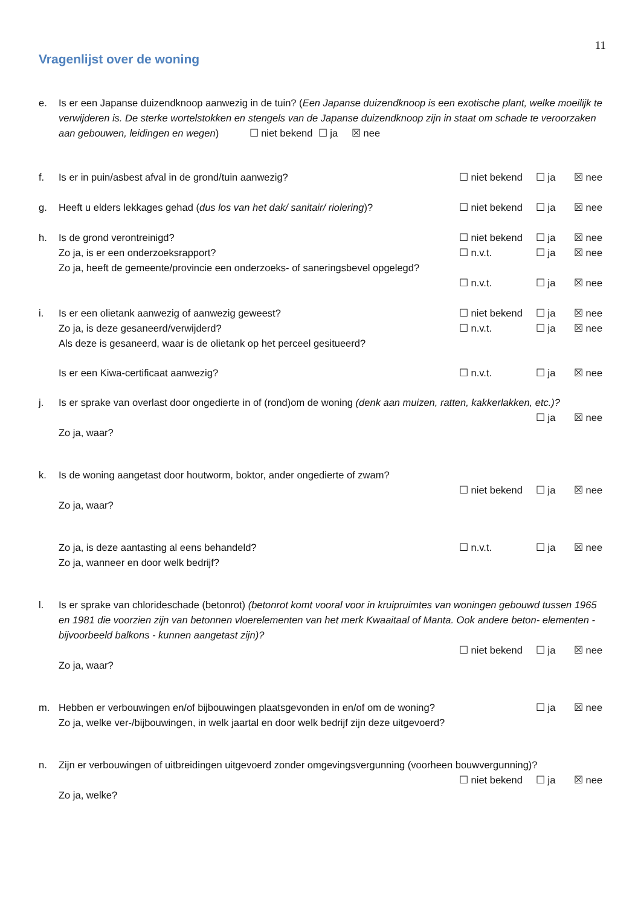11
Vragenlijst over de woning
e. Is er een Japanse duizendknoop aanwezig in de tuin? (Een Japanse duizendknoop is een exotische plant, welke moeilijk te verwijderen is. De sterke wortelstokken en stengels van de Japanse duizendknoop zijn in staat om schade te veroorzaken aan gebouwen, leidingen en wegen) ☐ niet bekend ☐ ja ☒ nee
f. Is er in puin/asbest afval in de grond/tuin aanwezig?
☐ niet bekend ☐ ja ☒ nee
g. Heeft u elders lekkages gehad (dus los van het dak/ sanitair/ riolering)?
☐ niet bekend ☐ ja ☒ nee
h. Is de grond verontreinigd? ☐ niet bekend ☐ ja ☒ nee
Zo ja, is er een onderzoeksrapport?
☐ n.v.t. ☐ ja ☒ nee
Zo ja, heeft de gemeente/provincie een onderzoeks- of saneringsbevel opgelegd?
☐ n.v.t. ☐ ja ☒ nee
i. Is er een olietank aanwezig of aanwezig geweest?
☐ niet bekend ☐ ja ☒ nee
Zo ja, is deze gesaneerd/verwijderd?
☐ n.v.t. ☐ ja ☒ nee
Als deze is gesaneerd, waar is de olietank op het perceel gesitueerd?
Is er een Kiwa-certificaat aanwezig?
☐ n.v.t. ☐ ja ☒ nee
j. Is er sprake van overlast door ongedierte in of (rond)om de woning (denk aan muizen, ratten, kakkerlakken, etc.)?
☐ ja ☒ nee
Zo ja, waar?
k. Is de woning aangetast door houtworm, boktor, ander ongedierte of zwam?
☐ niet bekend ☐ ja ☒ nee
Zo ja, waar?
Zo ja, is deze aantasting al eens behandeld?
☐ n.v.t. ☐ ja ☒ nee
Zo ja, wanneer en door welk bedrijf?
l. Is er sprake van chlorideschade (betonrot) (betonrot komt vooral voor in kruipruimtes van woningen gebouwd tussen 1965 en 1981 die voorzien zijn van betonnen vloerelementen van het merk Kwaaitaal of Manta. Ook andere beton- elementen - bijvoorbeeld balkons - kunnen aangetast zijn)?
☐ niet bekend ☐ ja ☒ nee
Zo ja, waar?
m. Hebben er verbouwingen en/of bijbouwingen plaatsgevonden in en/of om de woning?
☐ ja ☒ nee
Zo ja, welke ver-/bijbouwingen, in welk jaartal en door welk bedrijf zijn deze uitgevoerd?
n. Zijn er verbouwingen of uitbreidingen uitgevoerd zonder omgevingsvergunning (voorheen bouwvergunning)?
☐ niet bekend ☐ ja ☒ nee
Zo ja, welke?